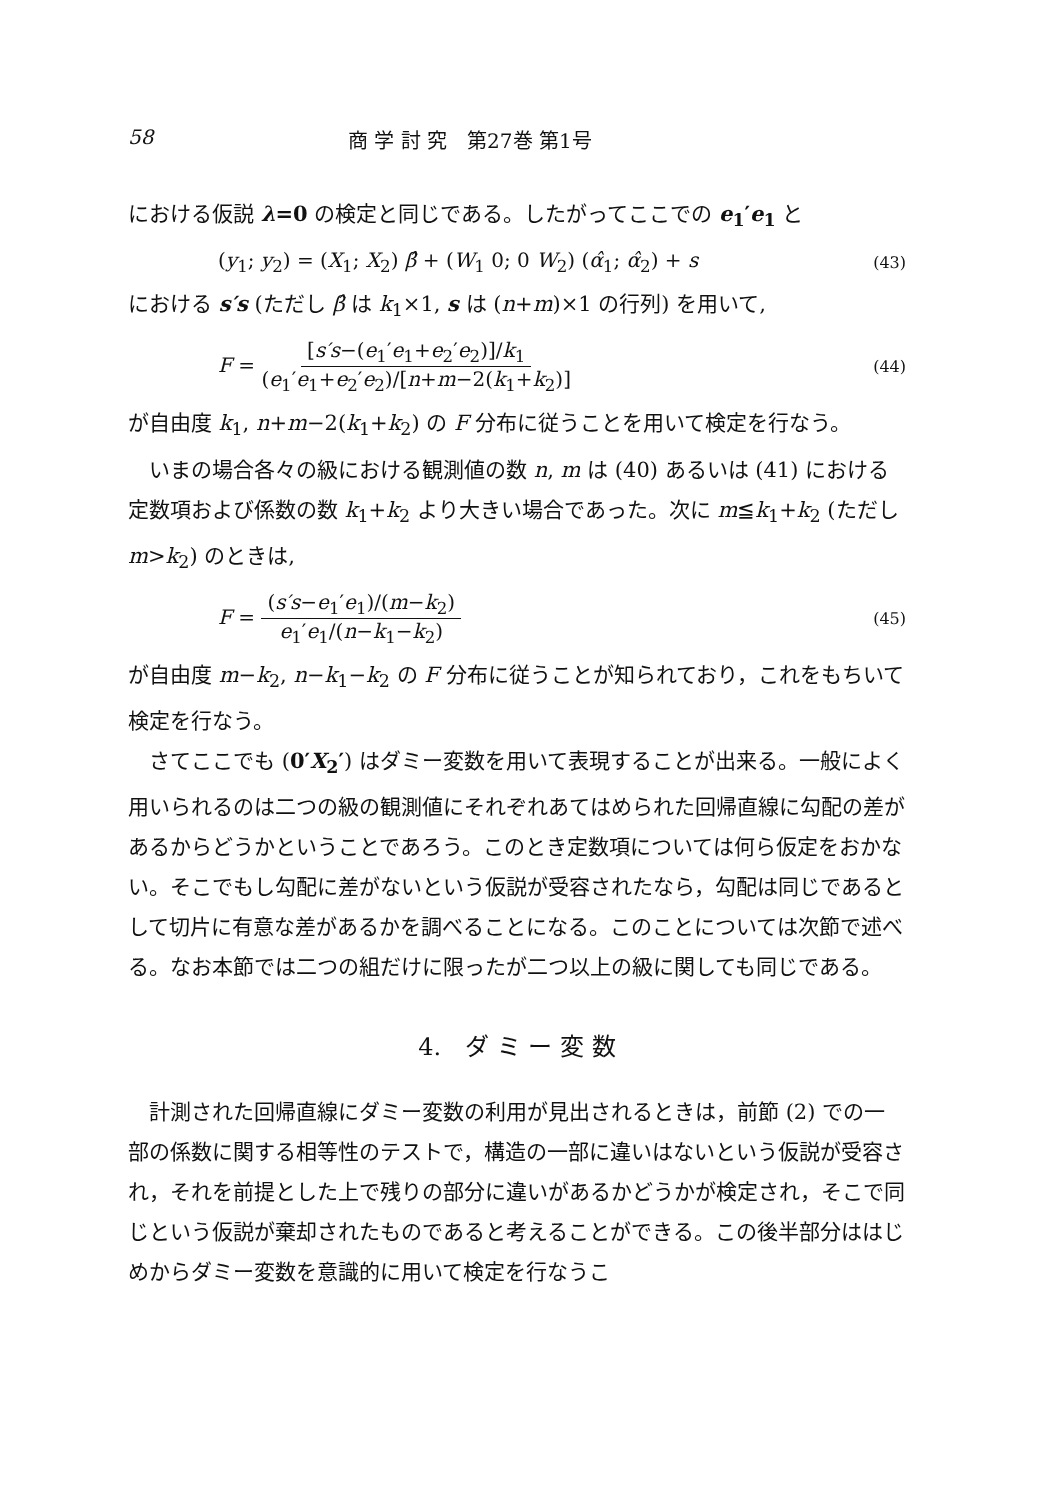58 商 学 討 究　第27巻 第1号
における仮説 λ=0 の検定と同じである。したがってここでの e<sub>1</sub>′e<sub>1</sub> と
(y<sub>1</sub>; y<sub>2</sub>) = (X<sub>1</sub>; X<sub>2</sub>) β̂ + (W<sub>1</sub> 0; 0 W<sub>2</sub>) (α̂<sub>1</sub>; α̂<sub>2</sub>) + s (43)
における s′s (ただし β̂ は k<sub>1</sub>×1, s は (n+m)×1 の行列) を用いて,
F = [s′s−(e<sub>1</sub>′e<sub>1</sub>+e<sub>2</sub>′e<sub>2</sub>)]/k<sub>1</sub> (e<sub>1</sub>′e<sub>1</sub>+e<sub>2</sub>′e<sub>2</sub>)/[n+m−2(k<sub>1</sub>+k<sub>2</sub>)] (44)
が自由度 k<sub>1</sub>, n+m−2(k<sub>1</sub>+k<sub>2</sub>) の F 分布に従うことを用いて検定を行なう。
いまの場合各々の級における観測値の数 n, m は (40) あるいは (41) における定数項および係数の数 k<sub>1</sub>+k<sub>2</sub> より大きい場合であった。次に m≦k<sub>1</sub>+k<sub>2</sub> (ただし m>k<sub>2</sub>) のときは,
F = (s′s−e<sub>1</sub>′e<sub>1</sub>)/(m−k<sub>2</sub>) e<sub>1</sub>′e<sub>1</sub>/(n−k<sub>1</sub>−k<sub>2</sub>) (45)
が自由度 m−k<sub>2</sub>, n−k<sub>1</sub>−k<sub>2</sub> の F 分布に従うことが知られており，これをもちいて検定を行なう。
さてここでも (0′X<sub>2</sub>′) はダミー変数を用いて表現することが出来る。一般によく用いられるのは二つの級の観測値にそれぞれあてはめられた回帰直線に勾配の差があるからどうかということであろう。このとき定数項については何ら仮定をおかない。そこでもし勾配に差がないという仮説が受容されたなら，勾配は同じであるとして切片に有意な差があるかを調べることになる。このことについては次節で述べる。なお本節では二つの組だけに限ったが二つ以上の級に関しても同じである。
4.　ダ ミ ー 変 数
計測された回帰直線にダミー変数の利用が見出されるときは，前節 (2) での一部の係数に関する相等性のテストで，構造の一部に違いはないという仮説が受容され，それを前提とした上で残りの部分に違いがあるかどうかが検定され，そこで同じという仮説が棄却されたものであると考えることができる。この後半部分ははじめからダミー変数を意識的に用いて検定を行なうこ